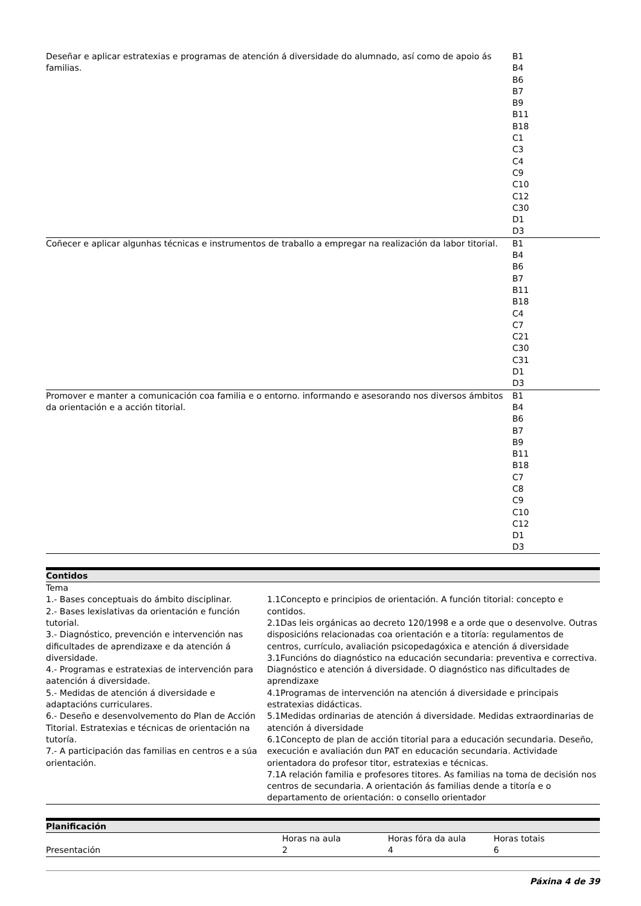| Deseñar e aplicar estratexias e programas de atención á diversidade do alumnado, así como de apoio ás familias. | B1 B4 B6 B7 B9 B11 B18 C1 C3 C4 C9 C10 C12 C30 D1 D3 |
| Coñecer e aplicar algunhas técnicas e instrumentos de traballo a empregar na realización da labor titorial. | B1 B4 B6 B7 B11 B18 C4 C7 C21 C30 C31 D1 D3 |
| Promover e manter a comunicación coa familia e o entorno. informando e asesorando nos diversos ámbitos da orientación e a acción titorial. | B1 B4 B6 B7 B9 B11 B18 C7 C8 C9 C10 C12 D1 D3 |
| Contidos | |
| --- | --- |
| Tema | |
| 1.- Bases conceptuais do ámbito disciplinar. 2.- Bases lexislativas da orientación e función tutorial. 3.- Diagnóstico, prevención e intervención nas dificultades de aprendizaxe e da atención á diversidade. 4.- Programas e estratexias de intervención para aatención á diversidade. 5.- Medidas de atención á diversidade e adaptacións curriculares. 6.- Deseño e desenvolvemento do Plan de Acción Titorial. Estratexias e técnicas de orientación na tutoría. 7.- A participación das familias en centros e a súa orientación. | 1.1Concepto e principios de orientación. A función titorial: concepto e contidos. 2.1Das leis orgánicas ao decreto 120/1998 e a orde que o desenvolve. Outras disposicións relacionadas coa orientación e a titoría: regulamentos de centros, currículo, avaliación psicopedagóxica e atención á diversidade 3.1Funcións do diagnóstico na educación secundaria: preventiva e correctiva. Diagnóstico e atención á diversidade. O diagnóstico nas dificultades de aprendizaxe 4.1Programas de intervención na atención á diversidade e principais estratexias didácticas. 5.1Medidas ordinarias de atención á diversidade. Medidas extraordinarias de atención á diversidade 6.1Concepto de plan de acción titorial para a educación secundaria. Deseño, execución e avaliación dun PAT en educación secundaria. Actividade orientadora do profesor titor, estratexias e técnicas. 7.1A relación familia e profesores titores. As familias na toma de decisión nos centros de secundaria. A orientación ás familias dende a titoría e o departamento de orientación: o consello orientador |
| Planificación | | | |
| --- | --- | --- | --- |
| | Horas na aula | Horas fóra da aula | Horas totais |
| Presentación | 2 | 4 | 6 |
Páxina 4 de 39